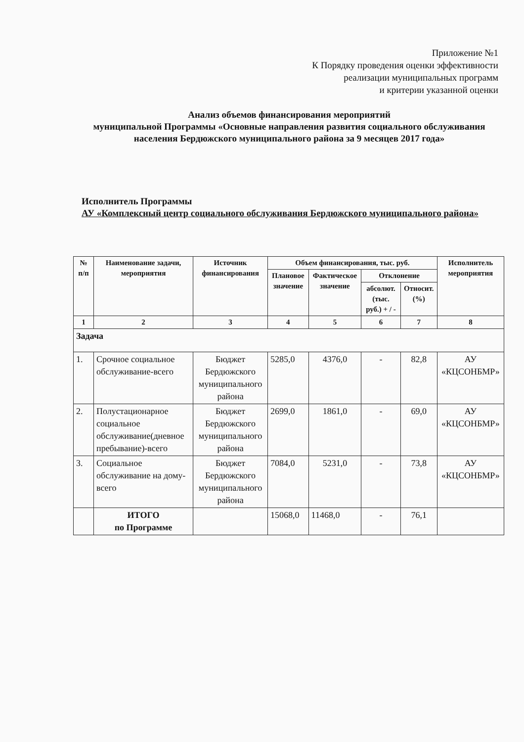Приложение №1
К Порядку проведения оценки эффективности
реализации муниципальных программ
и критерии указанной оценки
Анализ объемов финансирования мероприятий
муниципальной Программы «Основные направления развития социального обслуживания населения Бердюжского муниципального района за 9 месяцев 2017 года»
Исполнитель Программы
АУ «Комплексный центр социального обслуживания Бердюжского муниципального района»
| № п/п | Наименование задачи, мероприятия | Источник финансирования | Объем финансирования, тыс. руб. | | | | Исполнитель мероприятия |
| --- | --- | --- | --- | --- | --- | --- | --- |
| | | | Плановое значение | Фактическое значение | Отклонение | | |
| | | | | | абсолют. (тыс. руб.) + / - | Относит. (%) | |
| 1 | 2 | 3 | 4 | 5 | 6 | 7 | 8 |
| Задача | | | | | | | |
| 1. | Срочное социальное обслуживание-всего | Бюджет Бердюжского муниципального района | 5285,0 | 4376,0 | - | 82,8 | АУ «КЦСОНБМР» |
| 2. | Полустационарное социальное обслуживание(дневное пребывание)-всего | Бюджет Бердюжского муниципального района | 2699,0 | 1861,0 | - | 69,0 | АУ «КЦСОНБМР» |
| 3. | Социальное обслуживание на дому-всего | Бюджет Бердюжского муниципального района | 7084,0 | 5231,0 | - | 73,8 | АУ «КЦСОНБМР» |
| | ИТОГО по Программе | | 15068,0 | 11468,0 | - | 76,1 | |